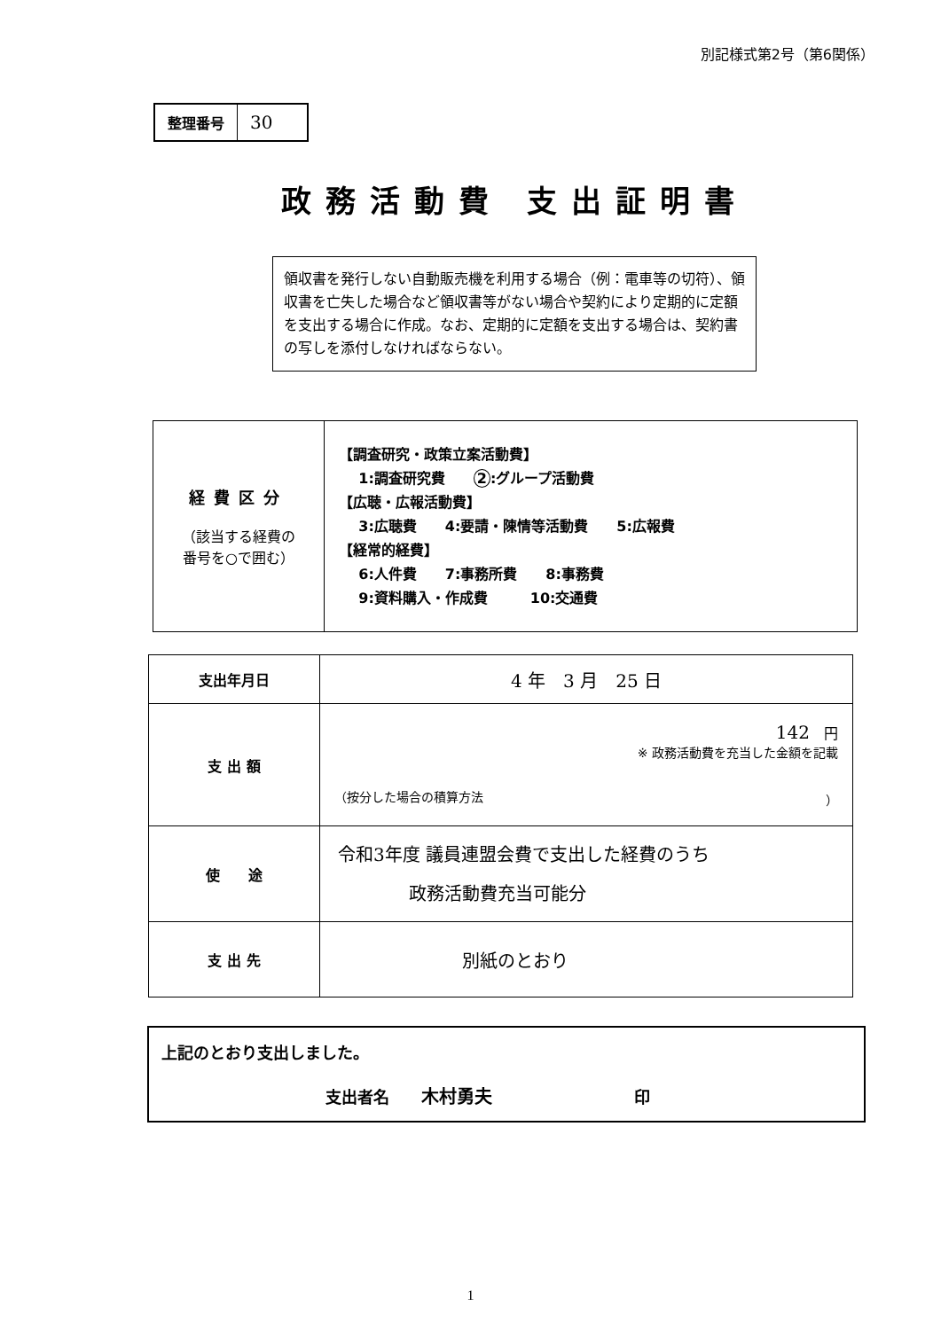別記様式第2号（第6関係）
整理番号
30
政務活動費 支出証明書
領収書を発行しない自動販売機を利用する場合（例：電車等の切符）、領収書を亡失した場合など領収書等がない場合や契約により定期的に定額を支出する場合に作成。なお、定期的に定額を支出する場合は、契約書の写しを添付しなければならない。
| 経費区分 （該当する経費の 番号を○で囲む） | 【調査研究・政策立案活動費】 1:調査研究費 2 :グループ活動費 【広聴・広報活動費】 3:広聴費 4:要請・陳情等活動費 5:広報費 【経常的経費】 6:人件費 7:事務所費 8:事務費 9:資料購入・作成費 10:交通費 |
| 支出年月日 | 4 年 3 月 25 日 |
| 支 出 額 | 142 円 ※ 政務活動費を充当した金額を記載 （按分した場合の積算方法 ） |
| 使 途 | 令和3年度 議員連盟会費で支出した経費のうち 政務活動費充当可能分 |
| 支 出 先 | 別紙のとおり |
上記のとおり支出しました。
支出者名　　木村勇夫 印
1